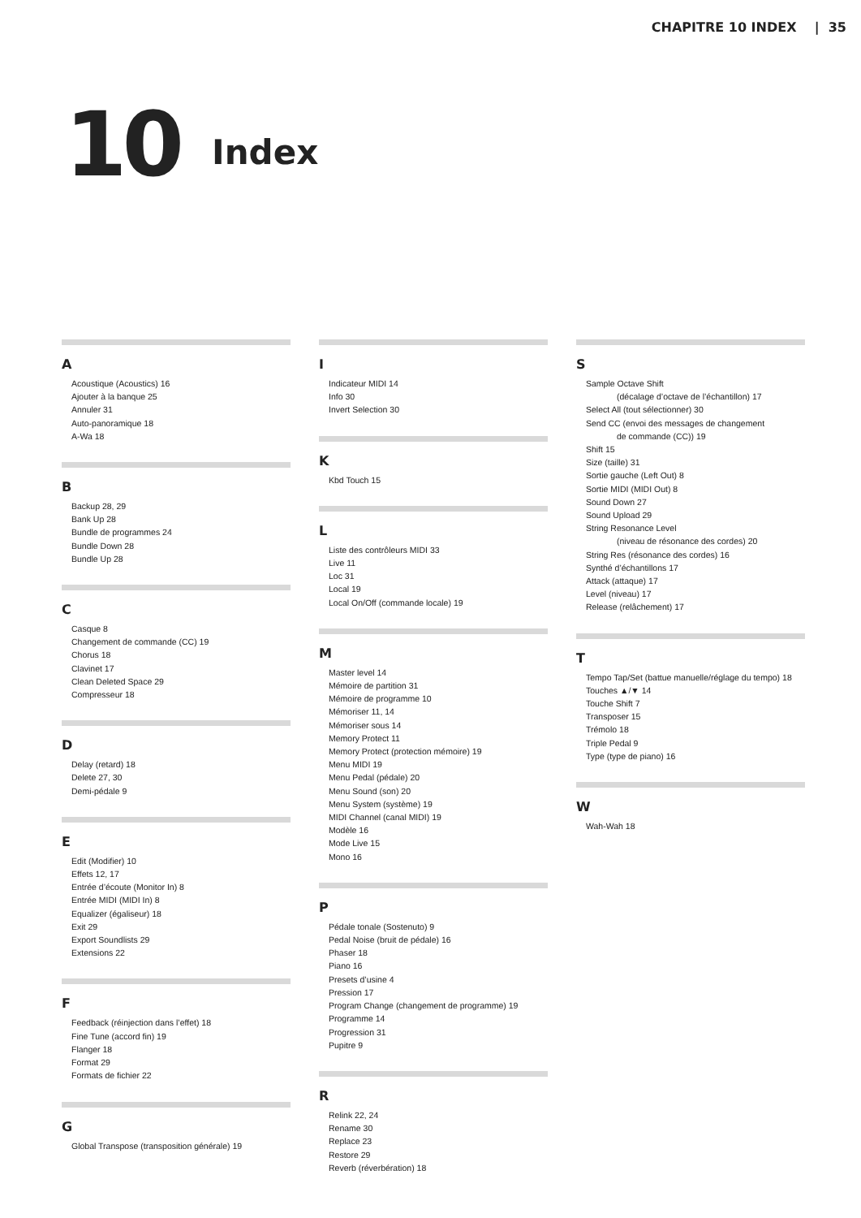CHAPITRE 10 INDEX | 35
10
Index
A
Acoustique (Acoustics) 16
Ajouter à la banque 25
Annuler 31
Auto-panoramique 18
A-Wa 18
B
Backup 28, 29
Bank Up 28
Bundle de programmes 24
Bundle Down 28
Bundle Up 28
C
Casque 8
Changement de commande (CC) 19
Chorus 18
Clavinet 17
Clean Deleted Space 29
Compresseur 18
D
Delay (retard) 18
Delete 27, 30
Demi-pédale 9
E
Edit (Modifier) 10
Effets 12, 17
Entrée d’écoute (Monitor In) 8
Entrée MIDI (MIDI In) 8
Equalizer (égaliseur) 18
Exit 29
Export Soundlists 29
Extensions 22
F
Feedback (réinjection dans l’effet) 18
Fine Tune (accord fin) 19
Flanger 18
Format 29
Formats de fichier 22
G
Global Transpose (transposition générale) 19
I
Indicateur MIDI 14
Info 30
Invert Selection 30
K
Kbd Touch 15
L
Liste des contrôleurs MIDI 33
Live 11
Loc 31
Local 19
Local On/Off (commande locale) 19
M
Master level 14
Mémoire de partition 31
Mémoire de programme 10
Mémoriser 11, 14
Mémoriser sous 14
Memory Protect 11
Memory Protect (protection mémoire) 19
Menu MIDI 19
Menu Pedal (pédale) 20
Menu Sound (son) 20
Menu System (système) 19
MIDI Channel (canal MIDI) 19
Modèle 16
Mode Live 15
Mono 16
P
Pédale tonale (Sostenuto) 9
Pedal Noise (bruit de pédale) 16
Phaser 18
Piano 16
Presets d’usine 4
Pression 17
Program Change (changement de programme) 19
Programme 14
Progression 31
Pupitre 9
R
Relink 22, 24
Rename 30
Replace 23
Restore 29
Reverb (réverbération) 18
S
Sample Octave Shift
(décalage d’octave de l’échantillon) 17
Select All (tout sélectionner) 30
Send CC (envoi des messages de changement
de commande (CC)) 19
Shift 15
Size (taille) 31
Sortie gauche (Left Out) 8
Sortie MIDI (MIDI Out) 8
Sound Down 27
Sound Upload 29
String Resonance Level
(niveau de résonance des cordes) 20
String Res (résonance des cordes) 16
Synthé d’échantillons 17
Attack (attaque) 17
Level (niveau) 17
Release (relâchement) 17
T
Tempo Tap/Set (battue manuelle/réglage du tempo) 18
Touches ▲/▼ 14
Touche Shift 7
Transposer 15
Trémolo 18
Triple Pedal 9
Type (type de piano) 16
W
Wah-Wah 18